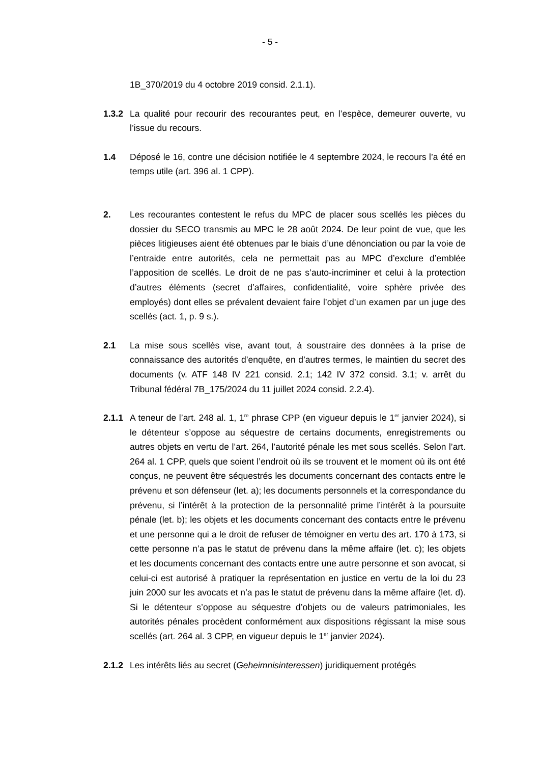- 5 -
1B_370/2019 du 4 octobre 2019 consid. 2.1.1).
1.3.2
La qualité pour recourir des recourantes peut, en l’espèce, demeurer ouverte, vu l’issue du recours.
1.4 Déposé le 16, contre une décision notifiée le 4 septembre 2024, le recours l’a été en temps utile (art. 396 al. 1 CPP).
2. Les recourantes contestent le refus du MPC de placer sous scellés les pièces du dossier du SECO transmis au MPC le 28 août 2024. De leur point de vue, que les pièces litigieuses aient été obtenues par le biais d’une dénonciation ou par la voie de l’entraide entre autorités, cela ne permettait pas au MPC d’exclure d’emblée l’apposition de scellés. Le droit de ne pas s’auto-incriminer et celui à la protection d’autres éléments (secret d’affaires, confidentialité, voire sphère privée des employés) dont elles se prévalent devaient faire l’objet d’un examen par un juge des scellés (act. 1, p. 9 s.).
2.1 La mise sous scellés vise, avant tout, à soustraire des données à la prise de connaissance des autorités d’enquête, en d’autres termes, le maintien du secret des documents (v. ATF 148 IV 221 consid. 2.1; 142 IV 372 consid. 3.1; v. arrêt du Tribunal fédéral 7B_175/2024 du 11 juillet 2024 consid. 2.2.4).
2.1.1
A teneur de l’art. 248 al. 1, 1<sup>re</sup> phrase CPP (en vigueur depuis le 1<sup>er</sup> janvier 2024), si le détenteur s’oppose au séquestre de certains documents, enregistrements ou autres objets en vertu de l’art. 264, l’autorité pénale les met sous scellés. Selon l’art. 264 al. 1 CPP, quels que soient l’endroit où ils se trouvent et le moment où ils ont été conçus, ne peuvent être séquestrés les documents concernant des contacts entre le prévenu et son défenseur (let. a); les documents personnels et la correspondance du prévenu, si l’intérêt à la protection de la personnalité prime l’intérêt à la poursuite pénale (let. b); les objets et les documents concernant des contacts entre le prévenu et une personne qui a le droit de refuser de témoigner en vertu des art. 170 à 173, si cette personne n’a pas le statut de prévenu dans la même affaire (let. c); les objets et les documents concernant des contacts entre une autre personne et son avocat, si celui-ci est autorisé à pratiquer la représentation en justice en vertu de la loi du 23 juin 2000 sur les avocats et n’a pas le statut de prévenu dans la même affaire (let. d). Si le détenteur s’oppose au séquestre d’objets ou de valeurs patrimoniales, les autorités pénales procèdent conformément aux dispositions régissant la mise sous scellés (art. 264 al. 3 CPP, en vigueur depuis le 1<sup>er</sup> janvier 2024).
2.1.2
Les intérêts liés au secret (Geheimnisinteressen) juridiquement protégés